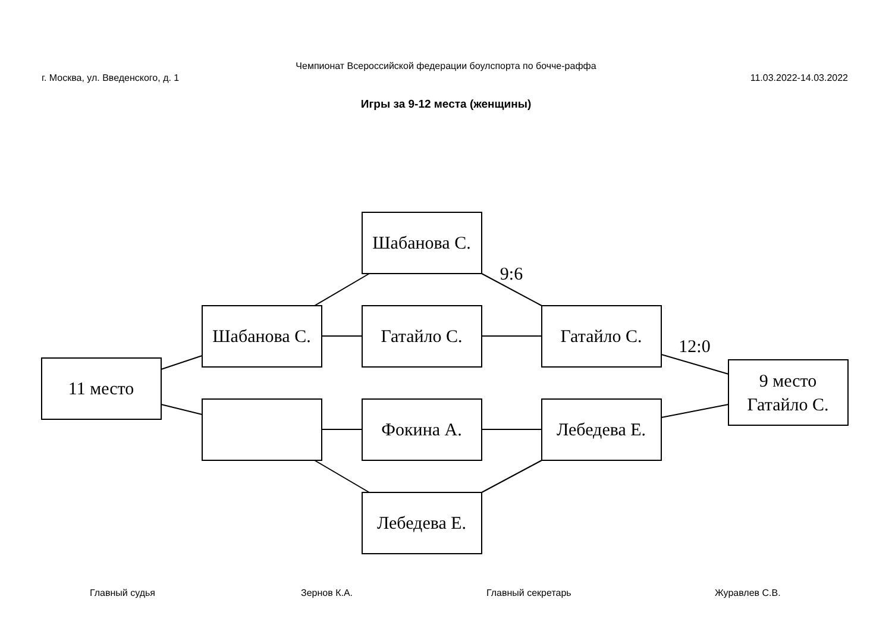Чемпионат Всероссийской федерации боулспорта по бочче-раффа
г. Москва, ул. Введенского, д. 1 11.03.2022-14.03.2022
Игры за 9-12 места (женщины)
Шабанова С.
Шабанова С.
Гатайло С.
Гатайло С.
11 место
9 место
Гатайло С.
Фокина А.
Лебедева Е.
Лебедева Е.
9:6
12:0
Главный судья Зернов К.А. Главный секретарь Журавлев С.В.